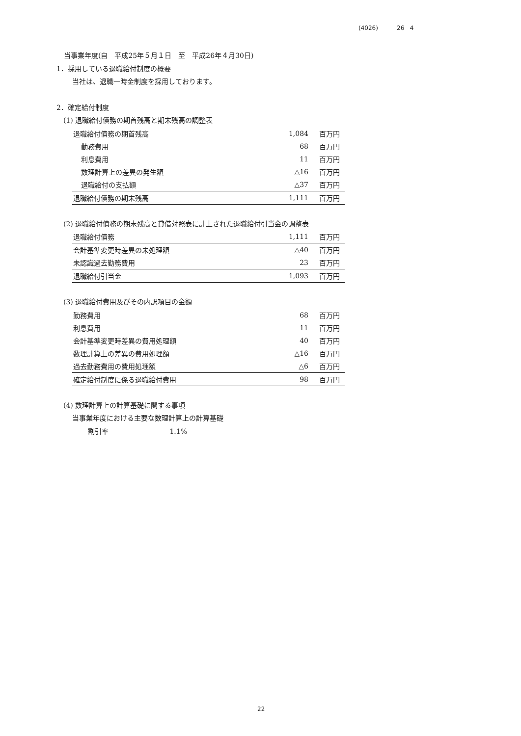(4026) 26 4
当事業年度(自　平成25年５月１日　至　平成26年４月30日)
1．採用している退職給付制度の概要
当社は、退職一時金制度を採用しております。
2．確定給付制度
(1) 退職給付債務の期首残高と期末残高の調整表
| 退職給付債務の期首残高 | 1,084 | 百万円 |
| 勤務費用 | 68 | 百万円 |
| 利息費用 | 11 | 百万円 |
| 数理計算上の差異の発生額 | △16 | 百万円 |
| 退職給付の支払額 | △37 | 百万円 |
| 退職給付債務の期末残高 | 1,111 | 百万円 |
(2) 退職給付債務の期末残高と貸借対照表に計上された退職給付引当金の調整表
| 退職給付債務 | 1,111 | 百万円 |
| 会計基準変更時差異の未処理額 | △40 | 百万円 |
| 未認識過去勤務費用 | 23 | 百万円 |
| 退職給付引当金 | 1,093 | 百万円 |
(3) 退職給付費用及びその内訳項目の金額
| 勤務費用 | 68 | 百万円 |
| 利息費用 | 11 | 百万円 |
| 会計基準変更時差異の費用処理額 | 40 | 百万円 |
| 数理計算上の差異の費用処理額 | △16 | 百万円 |
| 過去勤務費用の費用処理額 | △6 | 百万円 |
| 確定給付制度に係る退職給付費用 | 98 | 百万円 |
(4) 数理計算上の計算基礎に関する事項
当事業年度における主要な数理計算上の計算基礎
割引率 1.1%
22